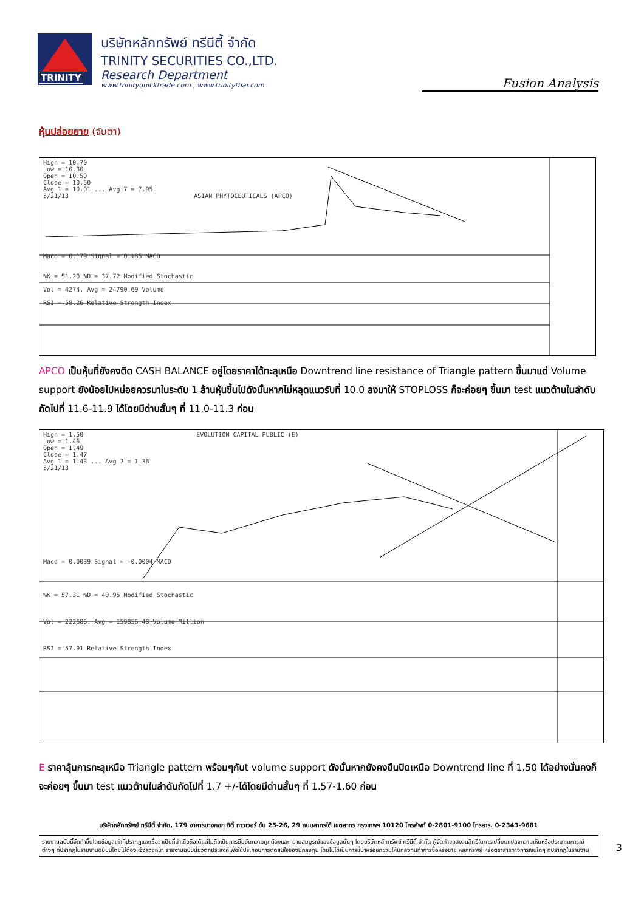TRINITY
บริษัทหลักทรัพย์ ทรีนีตี้ จำกัด
TRINITY SECURITIES CO.,LTD.
Research Department
www.trinityquicktrade.com , www.trinitythai.com
Fusion Analysis
หุ้นปล่อยยาย (จับตา)
High = 10.70
Low = 10.30
Open = 10.50
Close = 10.50
Avg 1 = 10.01 ... Avg 7 = 7.95
5/21/13 ASIAN PHYTOCEUTICALS (APCO)
Macd = 0.179 Signal = 0.185 MACD
%K = 51.20 %D = 37.72 Modified Stochastic
Vol = 4274. Avg = 24790.69 Volume
RSI = 58.26 Relative Strength Index
APCO เป็นหุ้นที่ยังคงติด CASH BALANCE อยู่โดยราคาได้ทะลุเหนือ Downtrend line resistance of Triangle pattern ขึ้นมาแต่ Volume support ยังน้อยไปหน่อยควรมาในระดับ 1 ล้านหุ้นขึ้นไปดังนั้นหากไม่หลุดแนวรับที่ 10.0 ลงมาให้ STOPLOSS ก็จะค่อยๆ ขึ้นมา test แนวต้านในลำดับถัดไปที่ 11.6-11.9 ได้โดยมีด่านสั้นๆ ที่ 11.0-11.3 ก่อน
High = 1.50 EVOLUTION CAPITAL PUBLIC (E)
Low = 1.46
Open = 1.49
Close = 1.47
Avg 1 = 1.43 ... Avg 7 = 1.36
5/21/13
Macd = 0.0039 Signal = -0.0004 MACD
%K = 57.31 %D = 40.95 Modified Stochastic
Vol = 222686. Avg = 159856.48 Volume Million
RSI = 57.91 Relative Strength Index
E ราคาลุ้นการทะลุเหนือ Triangle pattern พร้อมๆกับt volume support ดังนั้นหากยังคงยืนปิดเหนือ Downtrend line ที่ 1.50 ได้อย่างมั่นคงก็จะค่อยๆ ขึ้นมา test แนวต้านในลำดับถัดไปที่ 1.7 +/-ได้โดยมีด่านสั้นๆ ที่ 1.57-1.60 ก่อน
บริษัทหลักทรัพย์ ทรีนีตี้ จำกัด, 179 อาคารบางกอก ซิตี้ ทาวเวอร์ ชั้น 25-26, 29 ถนนสาทรใต้ เขตสาทร กรุงเทพฯ 10120 โทรศัพท์ 0-2801-9100 โทรสาร. 0-2343-9681
รายงานฉบับนี้จัดทำขึ้นโดยข้อมูลเท่าที่ปรากฏและเชื่อว่าเป็นที่น่าเชื่อถือได้แต่ไม่ถือเป็นการยืนยันความถูกต้องและความสมบูรณ์ของข้อมูลนั้นๆ โดยบริษัทหลักทรัพย์ ทรีนีตี้ จำกัด ผู้จัดทำขอสงวนสิทธิ์ในการเปลี่ยนแปลงความเห็นหรือประมาณการณ์ต่างๆ ที่ปรากฏในรายงานฉบับนี้โดยไม่ต้องแจ้งล่วงหน้า รายงานฉบับนี้มีวัตถุประสงค์เพื่อใช้ประกอบการตัดสินใจของนักลงทุน โดยไม่ได้เป็นการชี้นำหรือชักชวนให้นักลงทุนทำการซื้อหรือขาย หลักทรัพย์ หรือตราสารทางการเงินใดๆ ที่ปรากฏในรายงาน
3